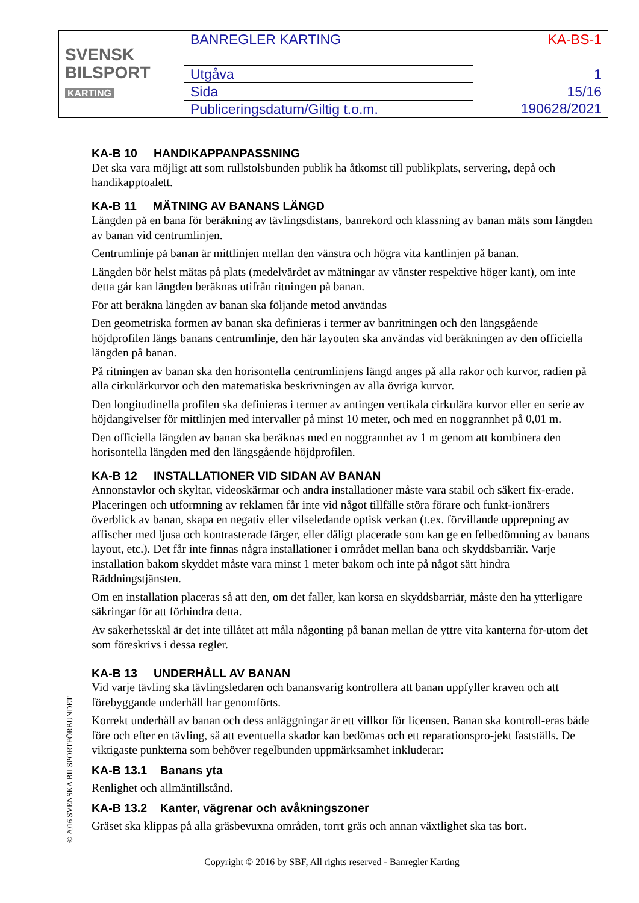| SVENSK BILSPORT KARTING | BANREGLER KARTING | KA-BS-1 |
| | Utgåva | 1 |
| | Sida | 15/16 |
| | Publiceringsdatum/Giltig t.o.m. | 190628/2021 |
KA-B 10 HANDIKAPPANPASSNING
Det ska vara möjligt att som rullstolsbunden publik ha åtkomst till publikplats, servering, depå och handikapptoalett.
KA-B 11 MÄTNING AV BANANS LÄNGD
Längden på en bana för beräkning av tävlingsdistans, banrekord och klassning av banan mäts som längden av banan vid centrumlinjen.
Centrumlinje på banan är mittlinjen mellan den vänstra och högra vita kantlinjen på banan.
Längden bör helst mätas på plats (medelvärdet av mätningar av vänster respektive höger kant), om inte detta går kan längden beräknas utifrån ritningen på banan.
För att beräkna längden av banan ska följande metod användas
Den geometriska formen av banan ska definieras i termer av banritningen och den längsgående höjdprofilen längs banans centrumlinje, den här layouten ska användas vid beräkningen av den officiella längden på banan.
På ritningen av banan ska den horisontella centrumlinjens längd anges på alla rakor och kurvor, radien på alla cirkulärkurvor och den matematiska beskrivningen av alla övriga kurvor.
Den longitudinella profilen ska definieras i termer av antingen vertikala cirkulära kurvor eller en serie av höjdangivelser för mittlinjen med intervaller på minst 10 meter, och med en noggrannhet på 0,01 m.
Den officiella längden av banan ska beräknas med en noggrannhet av 1 m genom att kombinera den horisontella längden med den längsgående höjdprofilen.
KA-B 12 INSTALLATIONER VID SIDAN AV BANAN
Annonstavlor och skyltar, videoskärmar och andra installationer måste vara stabil och säkert fix-erade. Placeringen och utformning av reklamen får inte vid något tillfälle störa förare och funkt-ionärers överblick av banan, skapa en negativ eller vilseledande optisk verkan (t.ex. förvillande upprepning av affischer med ljusa och kontrasterade färger, eller dåligt placerade som kan ge en felbedömning av banans layout, etc.). Det får inte finnas några installationer i området mellan bana och skyddsbarriär. Varje installation bakom skyddet måste vara minst 1 meter bakom och inte på något sätt hindra Räddningstjänsten.
Om en installation placeras så att den, om det faller, kan korsa en skyddsbarriär, måste den ha ytterligare säkringar för att förhindra detta.
Av säkerhetsskäl är det inte tillåtet att måla någonting på banan mellan de yttre vita kanterna för-utom det som föreskrivs i dessa regler.
KA-B 13 UNDERHÅLL AV BANAN
Vid varje tävling ska tävlingsledaren och banansvarig kontrollera att banan uppfyller kraven och att förebyggande underhåll har genomförts.
Korrekt underhåll av banan och dess anläggningar är ett villkor för licensen. Banan ska kontroll-eras både före och efter en tävling, så att eventuella skador kan bedömas och ett reparationspro-jekt fastställs. De viktigaste punkterna som behöver regelbunden uppmärksamhet inkluderar:
KA-B 13.1 Banans yta
Renlighet och allmäntillstånd.
KA-B 13.2 Kanter, vägrenar och avåkningszoner
Gräset ska klippas på alla gräsbevuxna områden, torrt gräs och annan växtlighet ska tas bort.
© 2016 SVENSKA BILSPORTFÖRBUNDET
Copyright © 2016 by SBF, All rights reserved - Banregler Karting